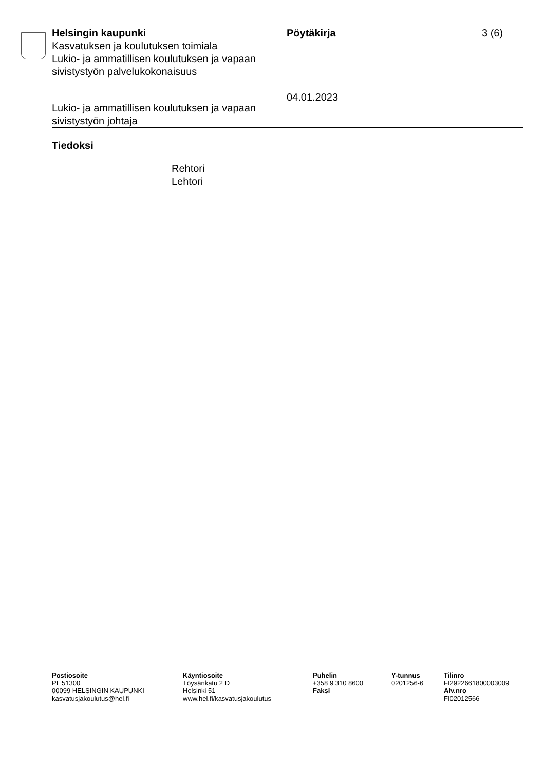Helsingin kaupunki
Kasvatuksen ja koulutuksen toimiala
Lukio- ja ammatillisen koulutuksen ja vapaan sivistystyön palvelukokonaisuus
Pöytäkirja
04.01.2023
3 (6)
Lukio- ja ammatillisen koulutuksen ja vapaan
sivistystyön johtaja
Tiedoksi
Rehtori
Lehtori
Postiosoite
PL 51300
00099 HELSINGIN KAUPUNKI
kasvatusjakoulutus@hel.fi
Käyntiosoite
Töysänkatu 2 D
Helsinki 51
www.hel.fi/kasvatusjakoulutus
Puhelin
+358 9 310 8600
Faksi
Y-tunnus
0201256-6
Tilinro
FI2922661800003009
Alv.nro
FI02012566